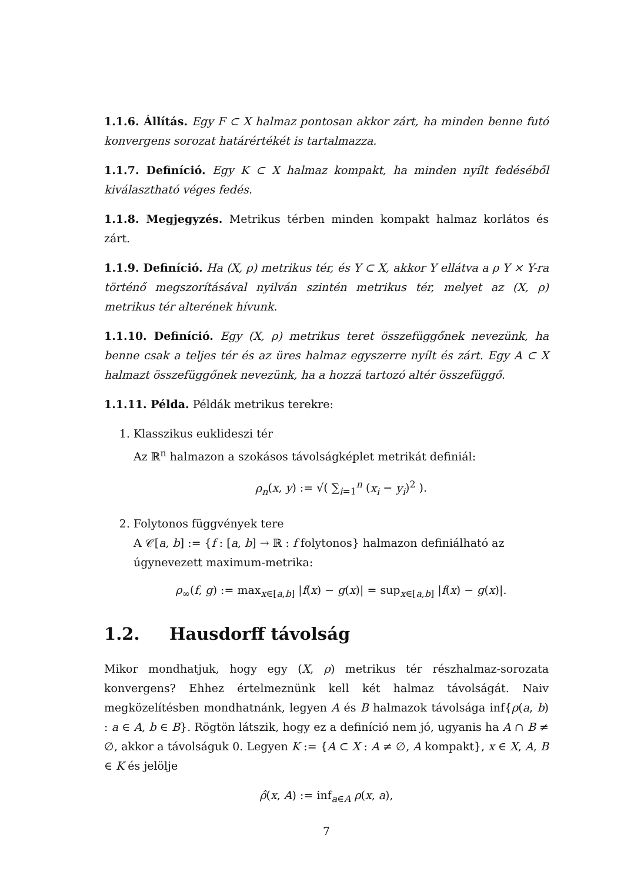1.1.6. Állítás. Egy F ⊂ X halmaz pontosan akkor zárt, ha minden benne futó konvergens sorozat határértékét is tartalmazza.
1.1.7. Definíció. Egy K ⊂ X halmaz kompakt, ha minden nyílt fedéséből kiválasztható véges fedés.
1.1.8. Megjegyzés. Metrikus térben minden kompakt halmaz korlátos és zárt.
1.1.9. Definíció. Ha (X, ρ) metrikus tér, és Y ⊂ X, akkor Y ellátva a ρ Y × Y-ra történő megszorításával nyilván szintén metrikus tér, melyet az (X, ρ) metrikus tér alterének hívunk.
1.1.10. Definíció. Egy (X, ρ) metrikus teret összefüggőnek nevezünk, ha benne csak a teljes tér és az üres halmaz egyszerre nyílt és zárt. Egy A ⊂ X halmazt összefüggőnek nevezünk, ha a hozzá tartozó altér összefüggő.
1.1.11. Példa. Példák metrikus terekre:
1. Klasszikus euklideszi tér
Az ℝ<sup>n</sup> halmazon a szokásos távolságképlet metrikát definiál:
ρ<sub>n</sub>(x, y) := √( ∑<sub>i=1</sub><sup>n</sup> (x<sub>i</sub> − y<sub>i</sub>)<sup>2</sup> ).
2. Folytonos függvények tere
A 𝒞[a, b] := {f : [a, b] → ℝ : f folytonos} halmazon definiálható az úgynevezett maximum-metrika:
ρ<sub>∞</sub>(f, g) := max<sub>x∈[a,b]</sub> |f(x) − g(x)| = sup<sub>x∈[a,b]</sub> |f(x) − g(x)|.
1.2. Hausdorff távolság
Mikor mondhatjuk, hogy egy (X, ρ) metrikus tér részhalmaz-sorozata konvergens? Ehhez értelmeznünk kell két halmaz távolságát. Naiv megközelítésben mondhatnánk, legyen A és B halmazok távolsága inf{ρ(a, b) : a ∈ A, b ∈ B}. Rögtön látszik, hogy ez a definíció nem jó, ugyanis ha A ∩ B ≠ ∅, akkor a távolságuk 0. Legyen K := {A ⊂ X : A ≠ ∅, A kompakt}, x ∈ X, A, B ∈ K és jelölje
ρ̂(x, A) := inf<sub>a∈A</sub> ρ(x, a),
7